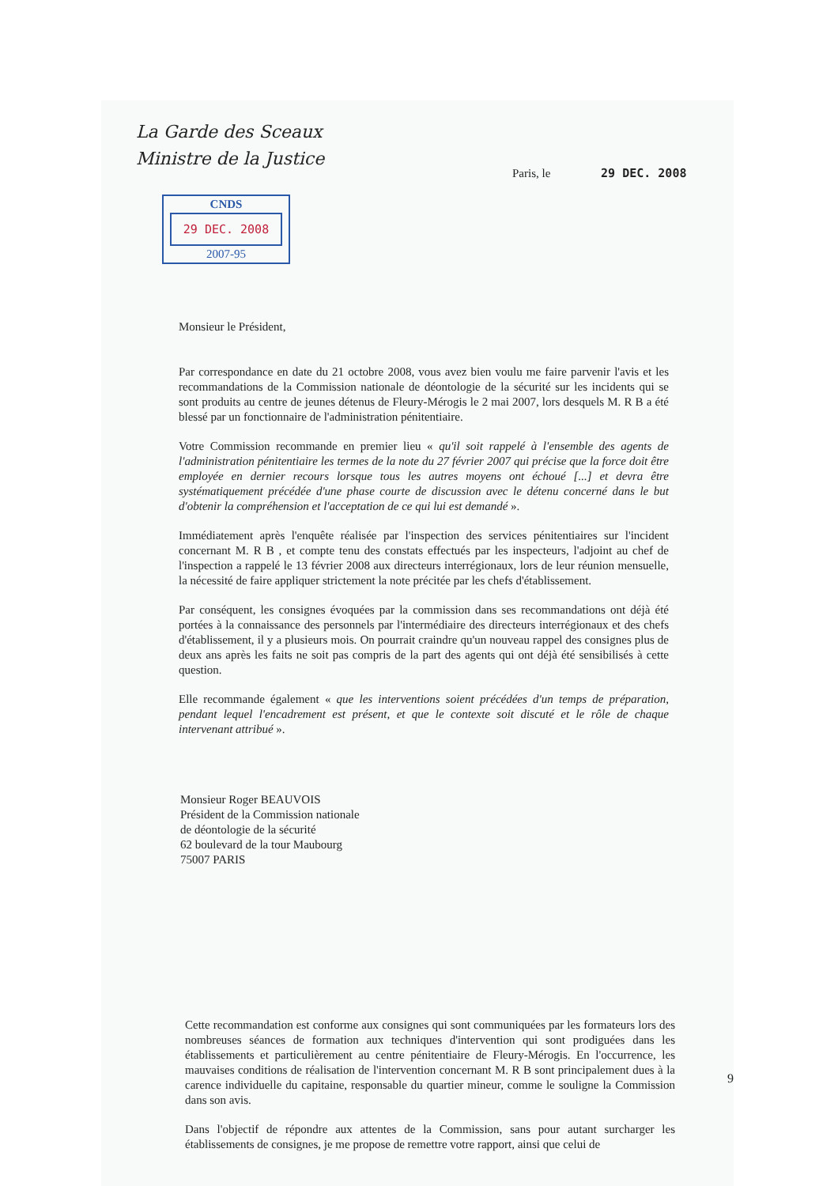La Garde des Sceaux
Ministre de la Justice
Paris, le 29 DEC. 2008
CNDS
29 DEC. 2008
2007-95
Monsieur le Président,
Par correspondance en date du 21 octobre 2008, vous avez bien voulu me faire parvenir l'avis et les recommandations de la Commission nationale de déontologie de la sécurité sur les incidents qui se sont produits au centre de jeunes détenus de Fleury-Mérogis le 2 mai 2007, lors desquels M. R B a été blessé par un fonctionnaire de l'administration pénitentiaire.
Votre Commission recommande en premier lieu « qu'il soit rappelé à l'ensemble des agents de l'administration pénitentiaire les termes de la note du 27 février 2007 qui précise que la force doit être employée en dernier recours lorsque tous les autres moyens ont échoué [...] et devra être systématiquement précédée d'une phase courte de discussion avec le détenu concerné dans le but d'obtenir la compréhension et l'acceptation de ce qui lui est demandé ».
Immédiatement après l'enquête réalisée par l'inspection des services pénitentiaires sur l'incident concernant M. R B , et compte tenu des constats effectués par les inspecteurs, l'adjoint au chef de l'inspection a rappelé le 13 février 2008 aux directeurs interrégionaux, lors de leur réunion mensuelle, la nécessité de faire appliquer strictement la note précitée par les chefs d'établissement.
Par conséquent, les consignes évoquées par la commission dans ses recommandations ont déjà été portées à la connaissance des personnels par l'intermédiaire des directeurs interrégionaux et des chefs d'établissement, il y a plusieurs mois. On pourrait craindre qu'un nouveau rappel des consignes plus de deux ans après les faits ne soit pas compris de la part des agents qui ont déjà été sensibilisés à cette question.
Elle recommande également « que les interventions soient précédées d'un temps de préparation, pendant lequel l'encadrement est présent, et que le contexte soit discuté et le rôle de chaque intervenant attribué ».
Monsieur Roger BEAUVOIS
Président de la Commission nationale
de déontologie de la sécurité
62 boulevard de la tour Maubourg
75007 PARIS
Cette recommandation est conforme aux consignes qui sont communiquées par les formateurs lors des nombreuses séances de formation aux techniques d'intervention qui sont prodiguées dans les établissements et particulièrement au centre pénitentiaire de Fleury-Mérogis. En l'occurrence, les mauvaises conditions de réalisation de l'intervention concernant M. R B sont principalement dues à la carence individuelle du capitaine, responsable du quartier mineur, comme le souligne la Commission dans son avis.
Dans l'objectif de répondre aux attentes de la Commission, sans pour autant surcharger les établissements de consignes, je me propose de remettre votre rapport, ainsi que celui de
9